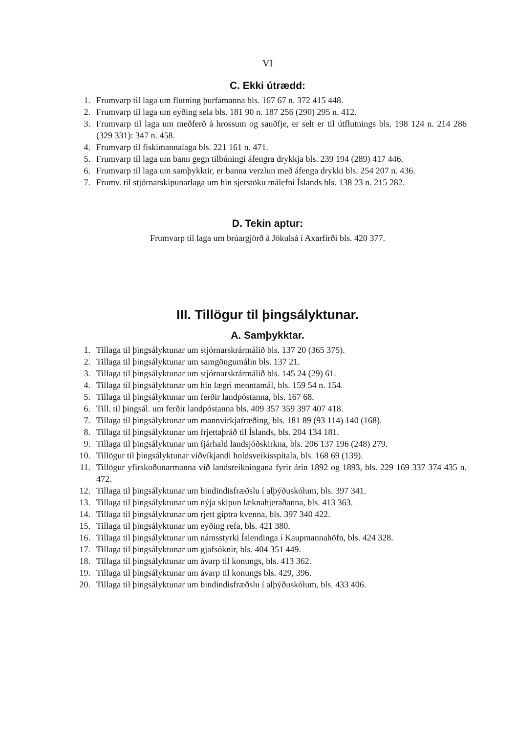VI
C. Ekki útrædd:
1. Frumvarp til laga um flutning þurfamanna bls. 167 67 n. 372 415 448.
2. Frumvarp til laga um eyðing sela bls. 181 90 n. 187 256 (290) 295 n. 412.
3. Frumvarp til laga um meðferð á hrossum og sauðfje, er selt er til útflutnings bls. 198 124 n. 214 286 (329 331): 347 n. 458.
4. Frumvarp til fiskimannalaga bls. 221 161 n. 471.
5. Frumvarp til laga um bann gegn tilbúningi áfengra drykkja bls. 239 194 (289) 417 446.
6. Frumvarp til laga um samþykktir, er banna verzlun með áfenga drykki bls. 254 207 n. 436.
7. Frumv. til stjórnarskipunarlaga um hin sjerstöku málefni Íslands bls. 138 23 n. 215 282.
D. Tekin aptur:
Frumvarp til laga um brúargjörð á Jökulsá í Axarfirði bls. 420 377.
III. Tillögur til þingsályktunar.
A. Samþykktar.
1. Tillaga til þingsályktunar um stjórnarskrármálið bls. 137 20 (365 375).
2. Tillaga til þingsályktunar um samgöngumálin bls. 137 21.
3. Tillaga til þingsályktunar um stjórnarskrármálið bls. 145 24 (29) 61.
4. Tillaga til þingsályktunar um hin lægri menntamál, bls. 159 54 n. 154.
5. Tillaga til þingsályktunar um ferðir landpóstanna, bls. 167 68.
6. Till. til þingsál. um ferðir landpóstanna bls. 409 357 359 397 407 418.
7. Tillaga til þingsályktunar um mannvirkjafræðing, bls. 181 89 (93 114) 140 (168).
8. Tillaga til þingsályktunar um frjettaþráð til Íslands, bls. 204 134 181.
9. Tillaga til þingsályktunar um fjárhald landsjóðskirkna, bls. 206 137 196 (248) 279.
10. Tillögur til þingsályktunar viðvíkjandi holdsveikisspítala, bls. 168 69 (139).
11. Tillögur yfirskoðunarmanna við landsreikningana fyrir árin 1892 og 1893, bls. 229 169 337 374 435 n. 472.
12. Tillaga til þingsályktunar um bindindisfræðslu í alþýðuskólum, bls. 397 341.
13. Tillaga til þingsályktunar um nýja skipun læknahjeraðanna, bls. 413 363.
14. Tillaga til þingsályktunar um rjett giptra kvenna, bls. 397 340 422.
15. Tillaga til þingsályktunar um eyðing refa, bls. 421 380.
16. Tillaga til þingsályktunar um námsstyrki Íslendinga í Kaupmannahöfn, bls. 424 328.
17. Tillaga til þingsályktunar um gjafsóknir, bls. 404 351 449.
18. Tillaga til þingsályktunar um ávarp til konungs, bls. 413 362.
19. Tillaga til þingsályktunar um ávarp til konungs bls. 429, 396.
20. Tillaga til þingsályktunar um bindindisfræðslu í alþýðuskólum, bls. 433 406.